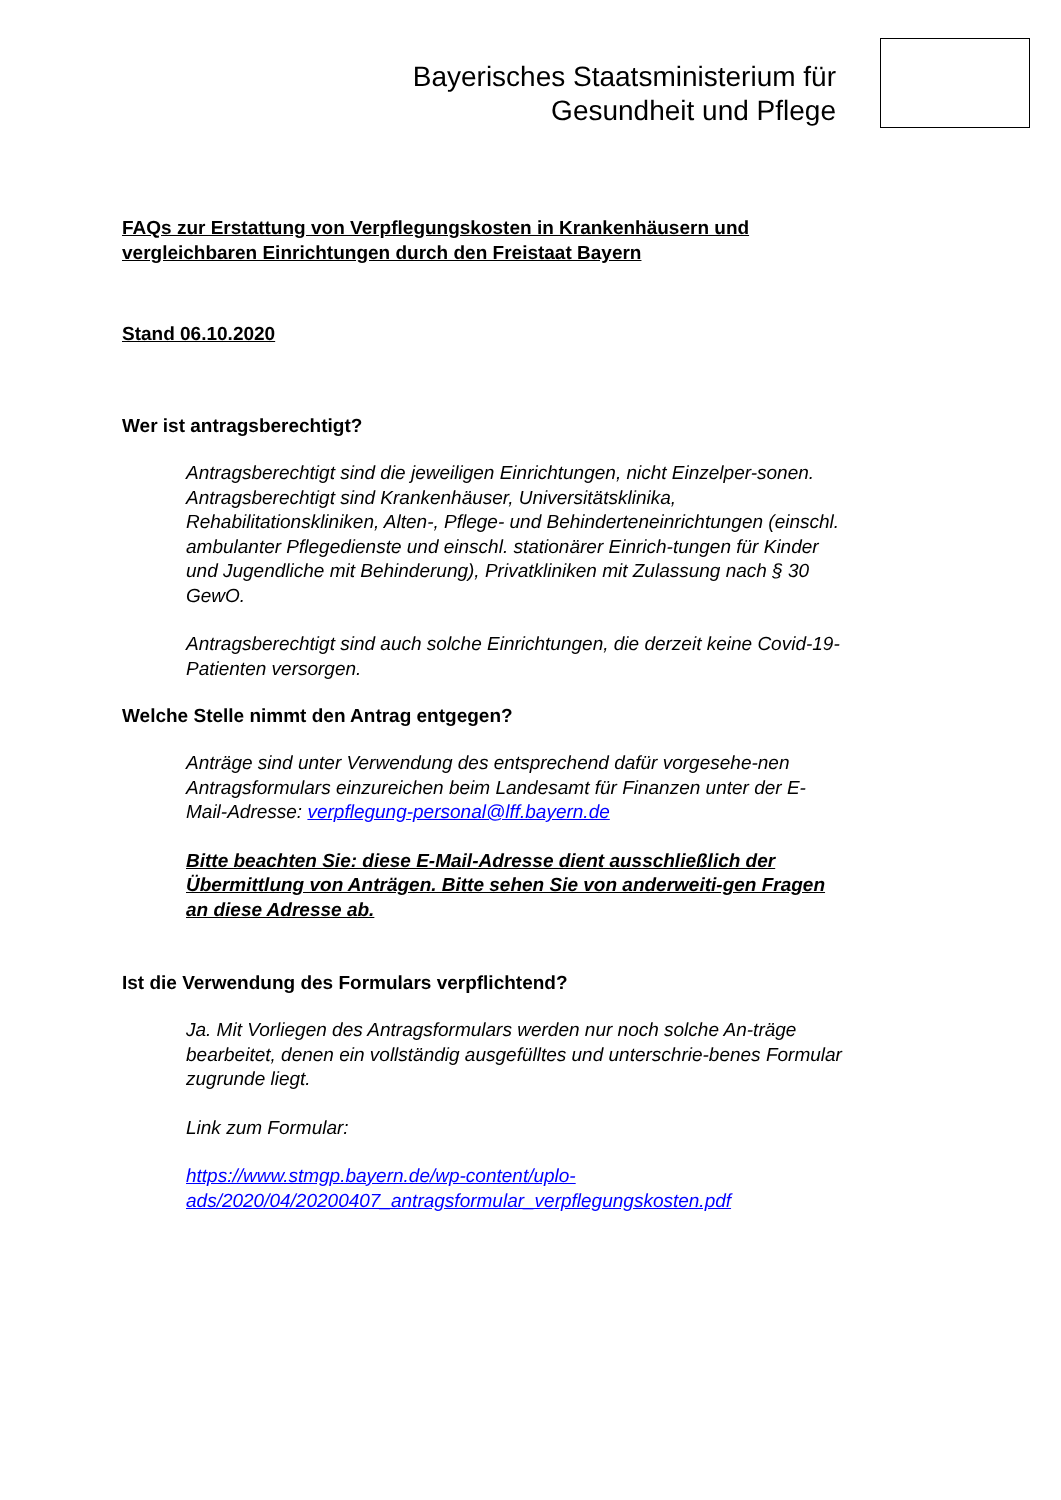Bayerisches Staatsministerium für
Gesundheit und Pflege
FAQs zur Erstattung von Verpflegungskosten in Krankenhäusern und vergleichbaren Einrichtungen durch den Freistaat Bayern
Stand 06.10.2020
Wer ist antragsberechtigt?
Antragsberechtigt sind die jeweiligen Einrichtungen, nicht Einzelper-sonen. Antragsberechtigt sind Krankenhäuser, Universitätsklinika, Rehabilitationskliniken, Alten-, Pflege- und Behinderteneinrichtungen (einschl. ambulanter Pflegedienste und einschl. stationärer Einrich-tungen für Kinder und Jugendliche mit Behinderung), Privatkliniken mit Zulassung nach § 30 GewO.
Antragsberechtigt sind auch solche Einrichtungen, die derzeit keine Covid-19-Patienten versorgen.
Welche Stelle nimmt den Antrag entgegen?
Anträge sind unter Verwendung des entsprechend dafür vorgesehe-nen Antragsformulars einzureichen beim Landesamt für Finanzen unter der E-Mail-Adresse: verpflegung-personal@lff.bayern.de
Bitte beachten Sie: diese E-Mail-Adresse dient ausschließlich der Übermittlung von Anträgen. Bitte sehen Sie von anderweiti-gen Fragen an diese Adresse ab.
Ist die Verwendung des Formulars verpflichtend?
Ja. Mit Vorliegen des Antragsformulars werden nur noch solche An-träge bearbeitet, denen ein vollständig ausgefülltes und unterschrie-benes Formular zugrunde liegt.
Link zum Formular:
https://www.stmgp.bayern.de/wp-content/uplo-ads/2020/04/20200407_antragsformular_verpflegungskosten.pdf